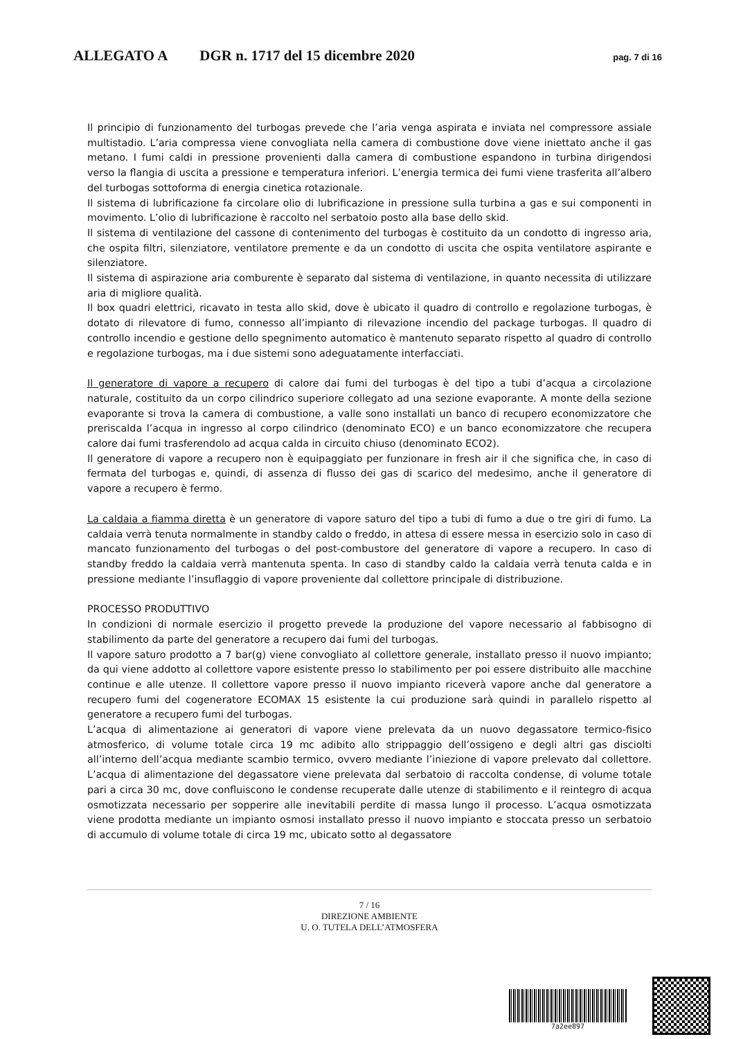ALLEGATO A DGR n. 1717 del 15 dicembre 2020 pag. 7 di 16
Il principio di funzionamento del turbogas prevede che l’aria venga aspirata e inviata nel compressore assiale multistadio. L’aria compressa viene convogliata nella camera di combustione dove viene iniettato anche il gas metano. I fumi caldi in pressione provenienti dalla camera di combustione espandono in turbina dirigendosi verso la flangia di uscita a pressione e temperatura inferiori. L’energia termica dei fumi viene trasferita all’albero del turbogas sottoforma di energia cinetica rotazionale.
Il sistema di lubrificazione fa circolare olio di lubrificazione in pressione sulla turbina a gas e sui componenti in movimento. L’olio di lubrificazione è raccolto nel serbatoio posto alla base dello skid.
Il sistema di ventilazione del cassone di contenimento del turbogas è costituito da un condotto di ingresso aria, che ospita filtri, silenziatore, ventilatore premente e da un condotto di uscita che ospita ventilatore aspirante e silenziatore.
Il sistema di aspirazione aria comburente è separato dal sistema di ventilazione, in quanto necessita di utilizzare aria di migliore qualità.
Il box quadri elettrici, ricavato in testa allo skid, dove è ubicato il quadro di controllo e regolazione turbogas, è dotato di rilevatore di fumo, connesso all’impianto di rilevazione incendio del package turbogas. Il quadro di controllo incendio e gestione dello spegnimento automatico è mantenuto separato rispetto al quadro di controllo e regolazione turbogas, ma i due sistemi sono adeguatamente interfacciati.
Il generatore di vapore a recupero di calore dai fumi del turbogas è del tipo a tubi d’acqua a circolazione naturale, costituito da un corpo cilindrico superiore collegato ad una sezione evaporante. A monte della sezione evaporante si trova la camera di combustione, a valle sono installati un banco di recupero economizzatore che preriscalda l’acqua in ingresso al corpo cilindrico (denominato ECO) e un banco economizzatore che recupera calore dai fumi trasferendolo ad acqua calda in circuito chiuso (denominato ECO2).
Il generatore di vapore a recupero non è equipaggiato per funzionare in fresh air il che significa che, in caso di fermata del turbogas e, quindi, di assenza di flusso dei gas di scarico del medesimo, anche il generatore di vapore a recupero è fermo.
La caldaia a fiamma diretta è un generatore di vapore saturo del tipo a tubi di fumo a due o tre giri di fumo. La caldaia verrà tenuta normalmente in standby caldo o freddo, in attesa di essere messa in esercizio solo in caso di mancato funzionamento del turbogas o del post-combustore del generatore di vapore a recupero. In caso di standby freddo la caldaia verrà mantenuta spenta. In caso di standby caldo la caldaia verrà tenuta calda e in pressione mediante l’insuflaggio di vapore proveniente dal collettore principale di distribuzione.
PROCESSO PRODUTTIVO
In condizioni di normale esercizio il progetto prevede la produzione del vapore necessario al fabbisogno di stabilimento da parte del generatore a recupero dai fumi del turbogas.
Il vapore saturo prodotto a 7 bar(g) viene convogliato al collettore generale, installato presso il nuovo impianto; da qui viene addotto al collettore vapore esistente presso lo stabilimento per poi essere distribuito alle macchine continue e alle utenze. Il collettore vapore presso il nuovo impianto riceverà vapore anche dal generatore a recupero fumi del cogeneratore ECOMAX 15 esistente la cui produzione sarà quindi in parallelo rispetto al generatore a recupero fumi del turbogas.
L’acqua di alimentazione ai generatori di vapore viene prelevata da un nuovo degassatore termico-fisico atmosferico, di volume totale circa 19 mc adibito allo strippaggio dell’ossigeno e degli altri gas disciolti all’interno dell’acqua mediante scambio termico, ovvero mediante l’iniezione di vapore prelevato dal collettore. L’acqua di alimentazione del degassatore viene prelevata dal serbatoio di raccolta condense, di volume totale pari a circa 30 mc, dove confluiscono le condense recuperate dalle utenze di stabilimento e il reintegro di acqua osmotizzata necessario per sopperire alle inevitabili perdite di massa lungo il processo. L’acqua osmotizzata viene prodotta mediante un impianto osmosi installato presso il nuovo impianto e stoccata presso un serbatoio di accumulo di volume totale di circa 19 mc, ubicato sotto al degassatore
7 / 16
DIREZIONE AMBIENTE
U. O. TUTELA DELL’ATMOSFERA
7a2ee897